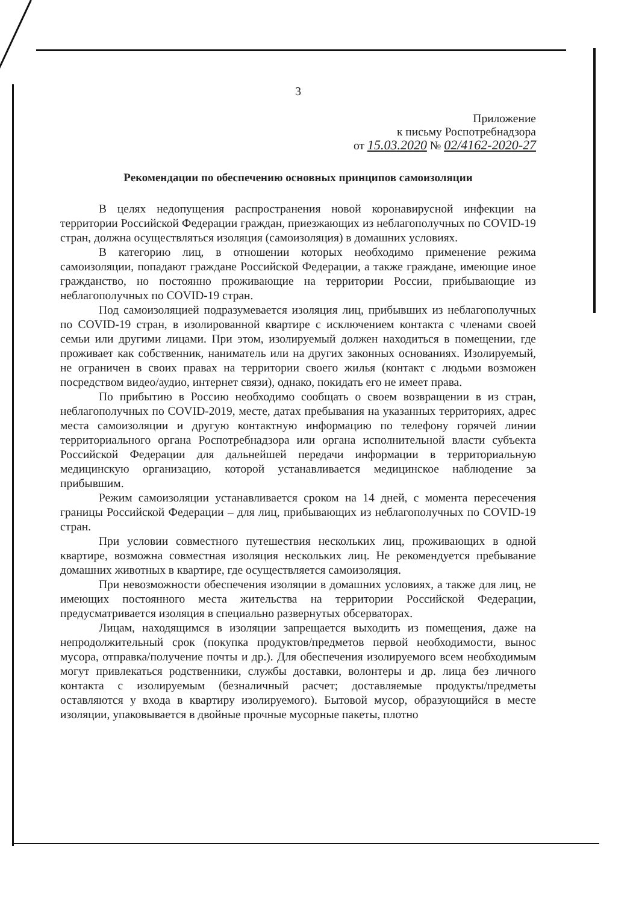3
Приложение
к письму Роспотребнадзора
от 15.03.2020 № 02/4162-2020-27
Рекомендации по обеспечению основных принципов самоизоляции
В целях недопущения распространения новой коронавирусной инфекции на территории Российской Федерации граждан, приезжающих из неблагополучных по COVID-19 стран, должна осуществляться изоляция (самоизоляция) в домашних условиях.
В категорию лиц, в отношении которых необходимо применение режима самоизоляции, попадают граждане Российской Федерации, а также граждане, имеющие иное гражданство, но постоянно проживающие на территории России, прибывающие из неблагополучных по COVID-19 стран.
Под самоизоляцией подразумевается изоляция лиц, прибывших из неблагополучных по COVID-19 стран, в изолированной квартире с исключением контакта с членами своей семьи или другими лицами. При этом, изолируемый должен находиться в помещении, где проживает как собственник, наниматель или на других законных основаниях. Изолируемый, не ограничен в своих правах на территории своего жилья (контакт с людьми возможен посредством видео/аудио, интернет связи), однако, покидать его не имеет права.
По прибытию в Россию необходимо сообщать о своем возвращении в из стран, неблагополучных по COVID-2019, месте, датах пребывания на указанных территориях, адрес места самоизоляции и другую контактную информацию по телефону горячей линии территориального органа Роспотребнадзора или органа исполнительной власти субъекта Российской Федерации для дальнейшей передачи информации в территориальную медицинскую организацию, которой устанавливается медицинское наблюдение за прибывшим.
Режим самоизоляции устанавливается сроком на 14 дней, с момента пересечения границы Российской Федерации – для лиц, прибывающих из неблагополучных по COVID-19 стран.
При условии совместного путешествия нескольких лиц, проживающих в одной квартире, возможна совместная изоляция нескольких лиц. Не рекомендуется пребывание домашних животных в квартире, где осуществляется самоизоляция.
При невозможности обеспечения изоляции в домашних условиях, а также для лиц, не имеющих постоянного места жительства на территории Российской Федерации, предусматривается изоляция в специально развернутых обсерваторах.
Лицам, находящимся в изоляции запрещается выходить из помещения, даже на непродолжительный срок (покупка продуктов/предметов первой необходимости, вынос мусора, отправка/получение почты и др.). Для обеспечения изолируемого всем необходимым могут привлекаться родственники, службы доставки, волонтеры и др. лица без личного контакта с изолируемым (безналичный расчет; доставляемые продукты/предметы оставляются у входа в квартиру изолируемого). Бытовой мусор, образующийся в месте изоляции, упаковывается в двойные прочные мусорные пакеты, плотно